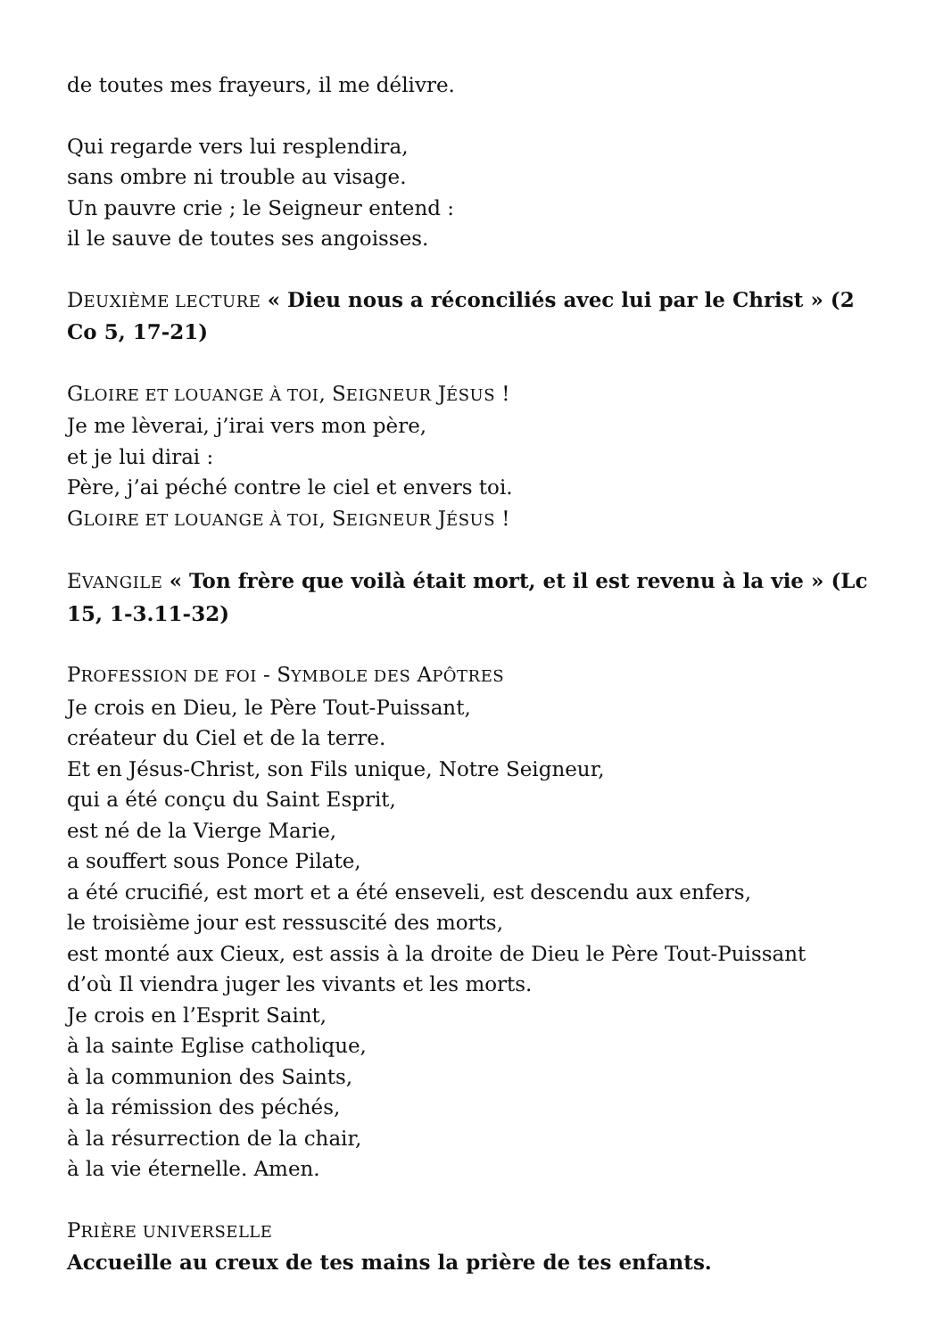de toutes mes frayeurs, il me délivre.
Qui regarde vers lui resplendira,
sans ombre ni trouble au visage.
Un pauvre crie ; le Seigneur entend :
il le sauve de toutes ses angoisses.
DEUXIÈME LECTURE « Dieu nous a réconciliés avec lui par le Christ » (2 Co 5, 17-21)
GLOIRE ET LOUANGE À TOI, SEIGNEUR JÉSUS !
Je me lèverai, j’irai vers mon père,
et je lui dirai :
Père, j’ai péché contre le ciel et envers toi.
GLOIRE ET LOUANGE À TOI, SEIGNEUR JÉSUS !
EVANGILE « Ton frère que voilà était mort, et il est revenu à la vie » (Lc 15, 1-3.11-32)
PROFESSION DE FOI - SYMBOLE DES APÔTRES
Je crois en Dieu, le Père Tout-Puissant,
créateur du Ciel et de la terre.
Et en Jésus-Christ, son Fils unique, Notre Seigneur,
qui a été conçu du Saint Esprit,
est né de la Vierge Marie,
a souffert sous Ponce Pilate,
a été crucifié, est mort et a été enseveli, est descendu aux enfers,
le troisième jour est ressuscité des morts,
est monté aux Cieux, est assis à la droite de Dieu le Père Tout-Puissant
d’où Il viendra juger les vivants et les morts.
Je crois en l’Esprit Saint,
à la sainte Eglise catholique,
à la communion des Saints,
à la rémission des péchés,
à la résurrection de la chair,
à la vie éternelle. Amen.
PRIÈRE UNIVERSELLE
Accueille au creux de tes mains la prière de tes enfants.